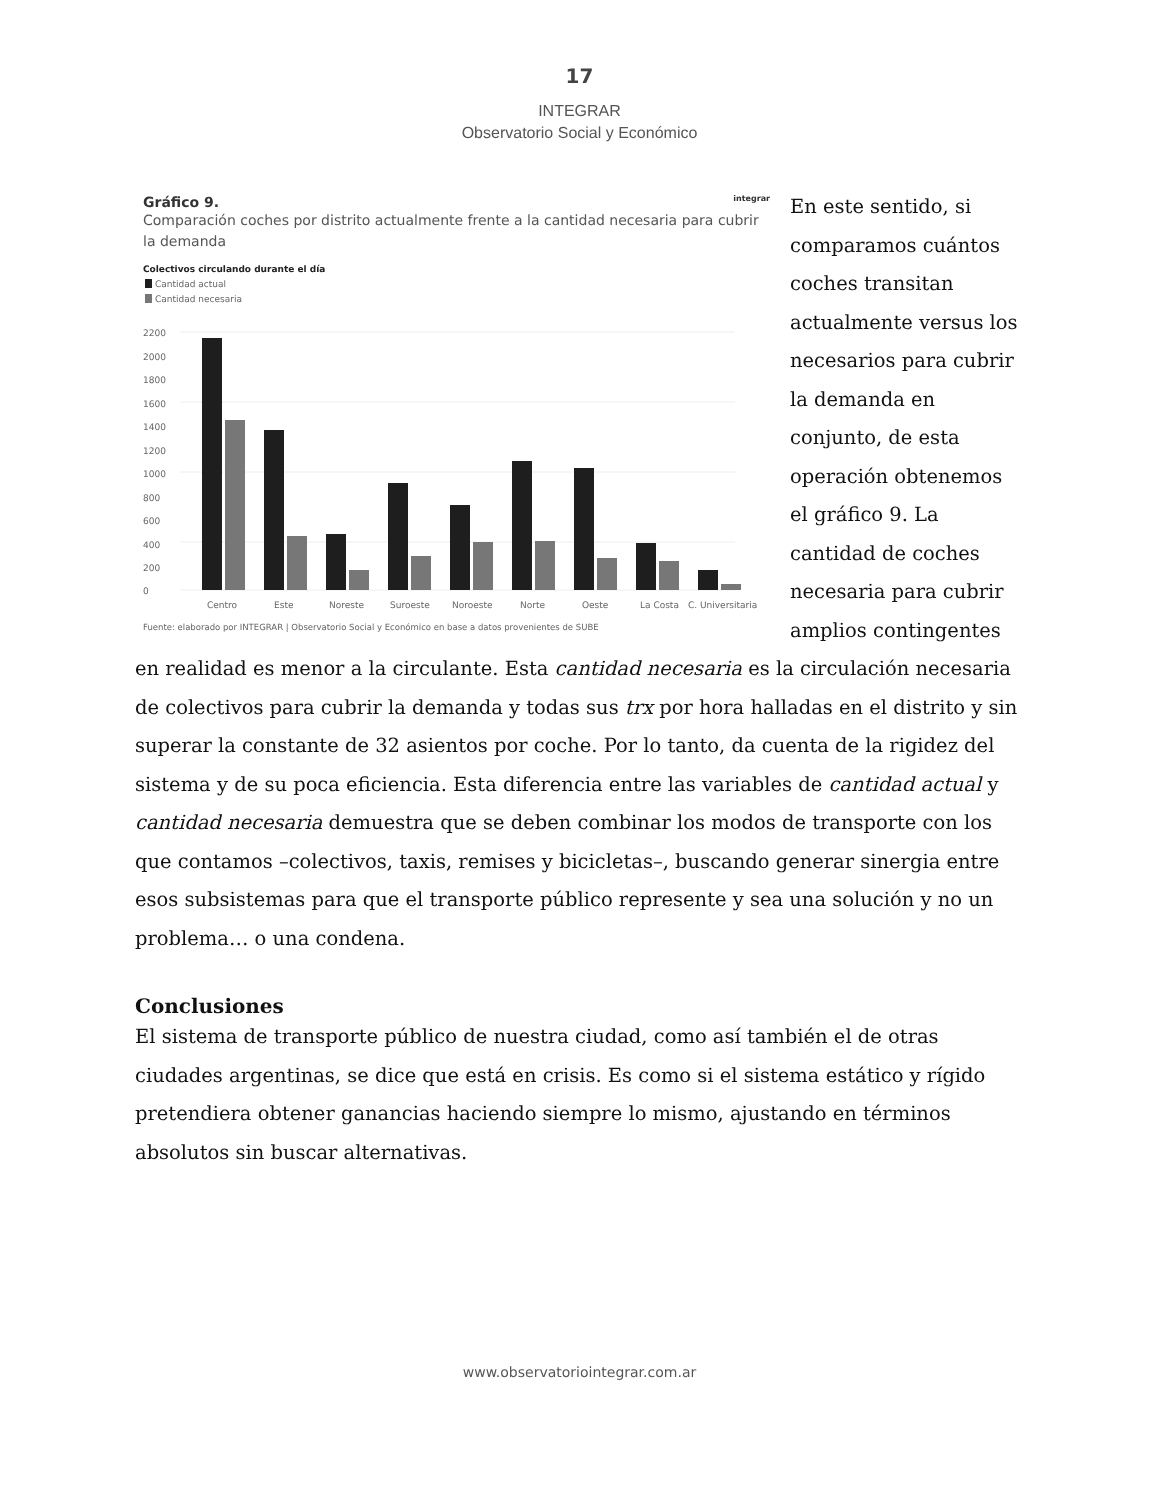17
INTEGRAR
Observatorio Social y Económico
Gráfico 9. integrar
Comparación coches por distrito actualmente frente a la cantidad necesaria para cubrir la demanda
Colectivos circulando durante el día
Cantidad actual
Cantidad necesaria
2200
2000
1800
1600
1400
1200
1000
800
600
400
200
0
Centro
Este
Noreste
Suroeste
Noroeste
Norte
Oeste
La Costa
C. Universitaria
Fuente: elaborado por INTEGRAR | Observatorio Social y Económico en base a datos provenientes de SUBE
En este sentido, si comparamos cuántos coches transitan actualmente versus los necesarios para cubrir la demanda en conjunto, de esta operación obtenemos el gráfico 9. La cantidad de coches necesaria para cubrir amplios contingentes en realidad es menor a la circulante. Esta cantidad necesaria es la circulación necesaria de colectivos para cubrir la demanda y todas sus trx por hora halladas en el distrito y sin superar la constante de 32 asientos por coche. Por lo tanto, da cuenta de la rigidez del sistema y de su poca eficiencia. Esta diferencia entre las variables de cantidad actual y cantidad necesaria demuestra que se deben combinar los modos de transporte con los que contamos –colectivos, taxis, remises y bicicletas–, buscando generar sinergia entre esos subsistemas para que el transporte público represente y sea una solución y no un problema… o una condena.
Conclusiones
El sistema de transporte público de nuestra ciudad, como así también el de otras ciudades argentinas, se dice que está en crisis. Es como si el sistema estático y rígido pretendiera obtener ganancias haciendo siempre lo mismo, ajustando en términos absolutos sin buscar alternativas.
www.observatoriointegrar.com.ar